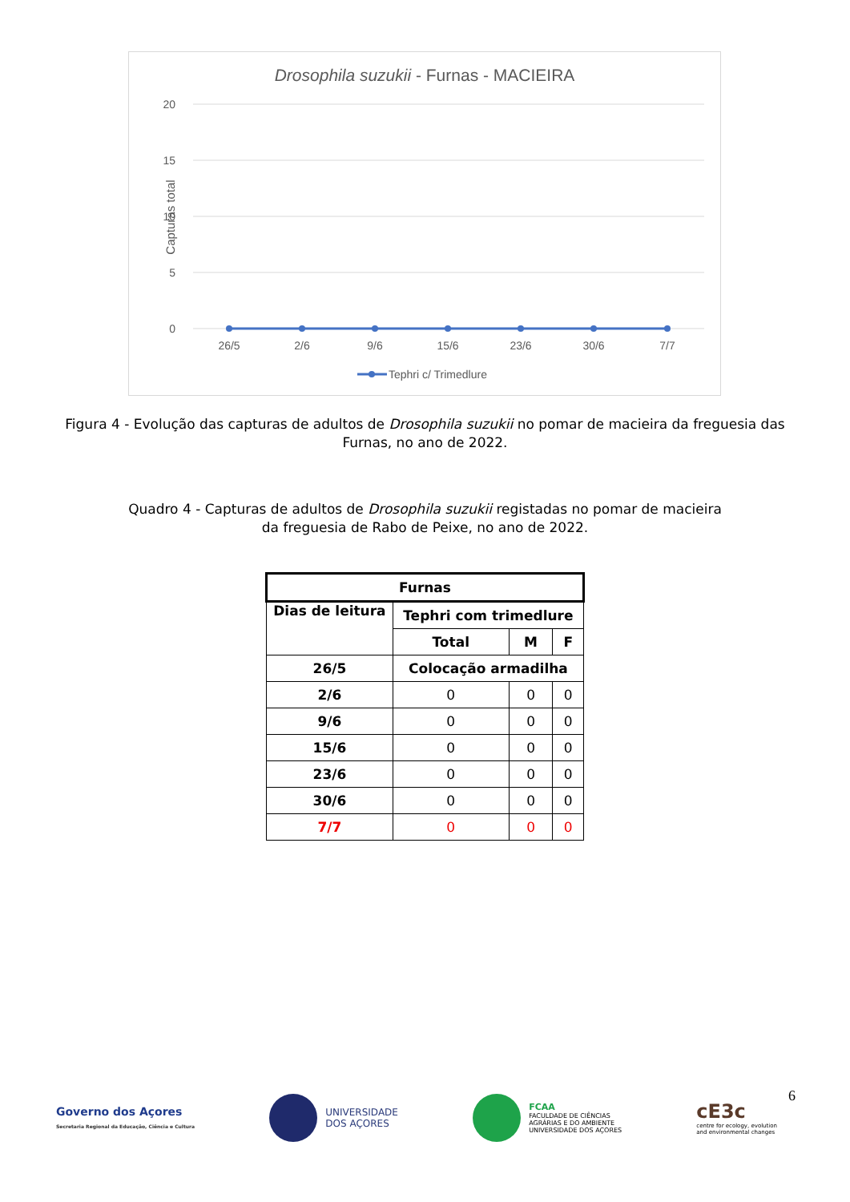Drosophila suzukii - Furnas - MACIEIRA
20
15
10
5
0
Capturas total
26/5
2/6
9/6
15/6
23/6
30/6
7/7
Tephri c/ Trimedlure
Figura 4 - Evolução das capturas de adultos de Drosophila suzukii no pomar de macieira da freguesia das Furnas, no ano de 2022.
Quadro 4 - Capturas de adultos de Drosophila suzukii registadas no pomar de macieira
da freguesia de Rabo de Peixe, no ano de 2022.
| Furnas | | | |
| --- | --- | --- | --- |
| Dias de leitura | Tephri com trimedlure | | |
| | Total | M | F |
| 26/5 | Colocação armadilha | | |
| 2/6 | 0 | 0 | 0 |
| 9/6 | 0 | 0 | 0 |
| 15/6 | 0 | 0 | 0 |
| 23/6 | 0 | 0 | 0 |
| 30/6 | 0 | 0 | 0 |
| 7/7 | 0 | 0 | 0 |
6
Governo dos Açores
Secretaria Regional da Educação, Ciência e Cultura
UNIVERSIDADE
DOS AÇORES
FCAA
FACULDADE DE CIÊNCIAS
AGRÁRIAS E DO AMBIENTE
UNIVERSIDADE DOS AÇORES
cE3c
centre for ecology, evolution
and environmental changes